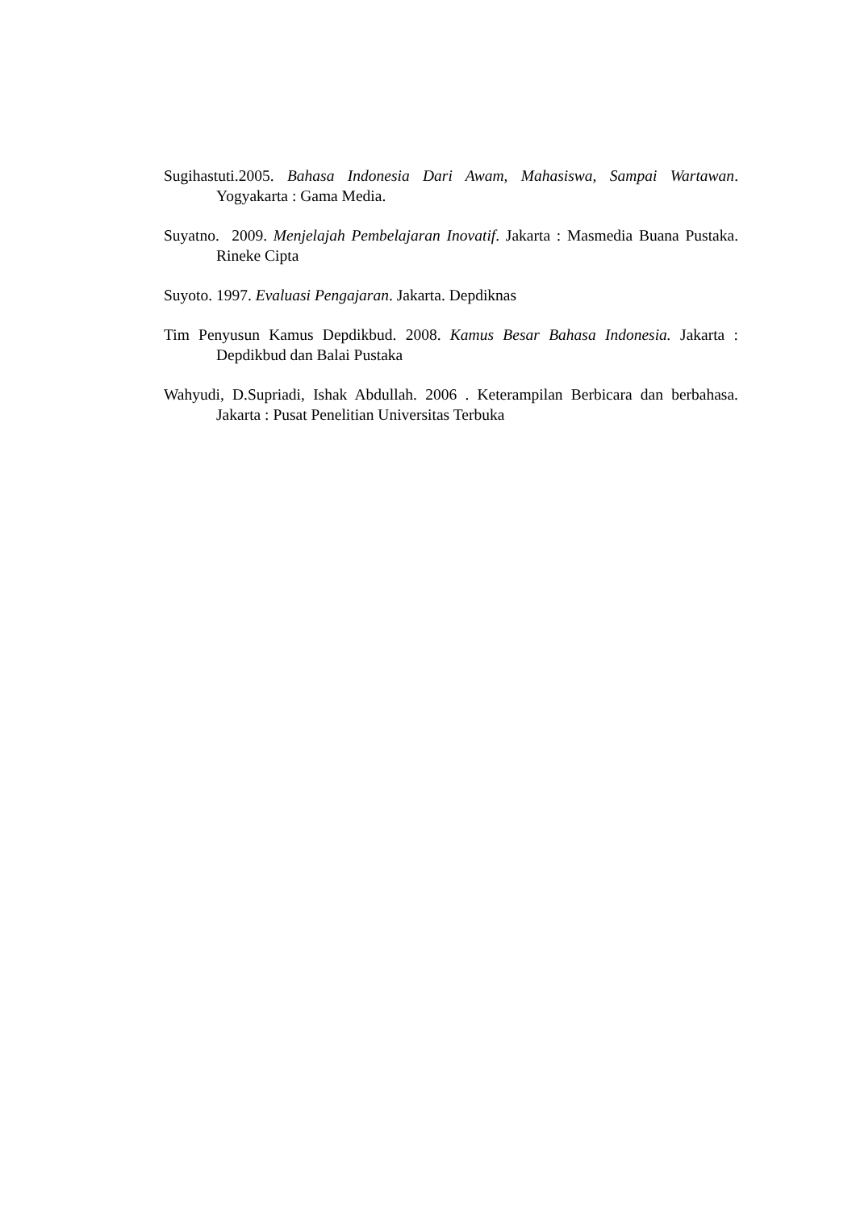Sugihastuti.2005. Bahasa Indonesia Dari Awam, Mahasiswa, Sampai Wartawan. Yogyakarta : Gama Media.
Suyatno. 2009. Menjelajah Pembelajaran Inovatif. Jakarta : Masmedia Buana Pustaka. Rineke Cipta
Suyoto. 1997. Evaluasi Pengajaran. Jakarta. Depdiknas
Tim Penyusun Kamus Depdikbud. 2008. Kamus Besar Bahasa Indonesia. Jakarta : Depdikbud dan Balai Pustaka
Wahyudi, D.Supriadi, Ishak Abdullah. 2006 . Keterampilan Berbicara dan berbahasa. Jakarta : Pusat Penelitian Universitas Terbuka